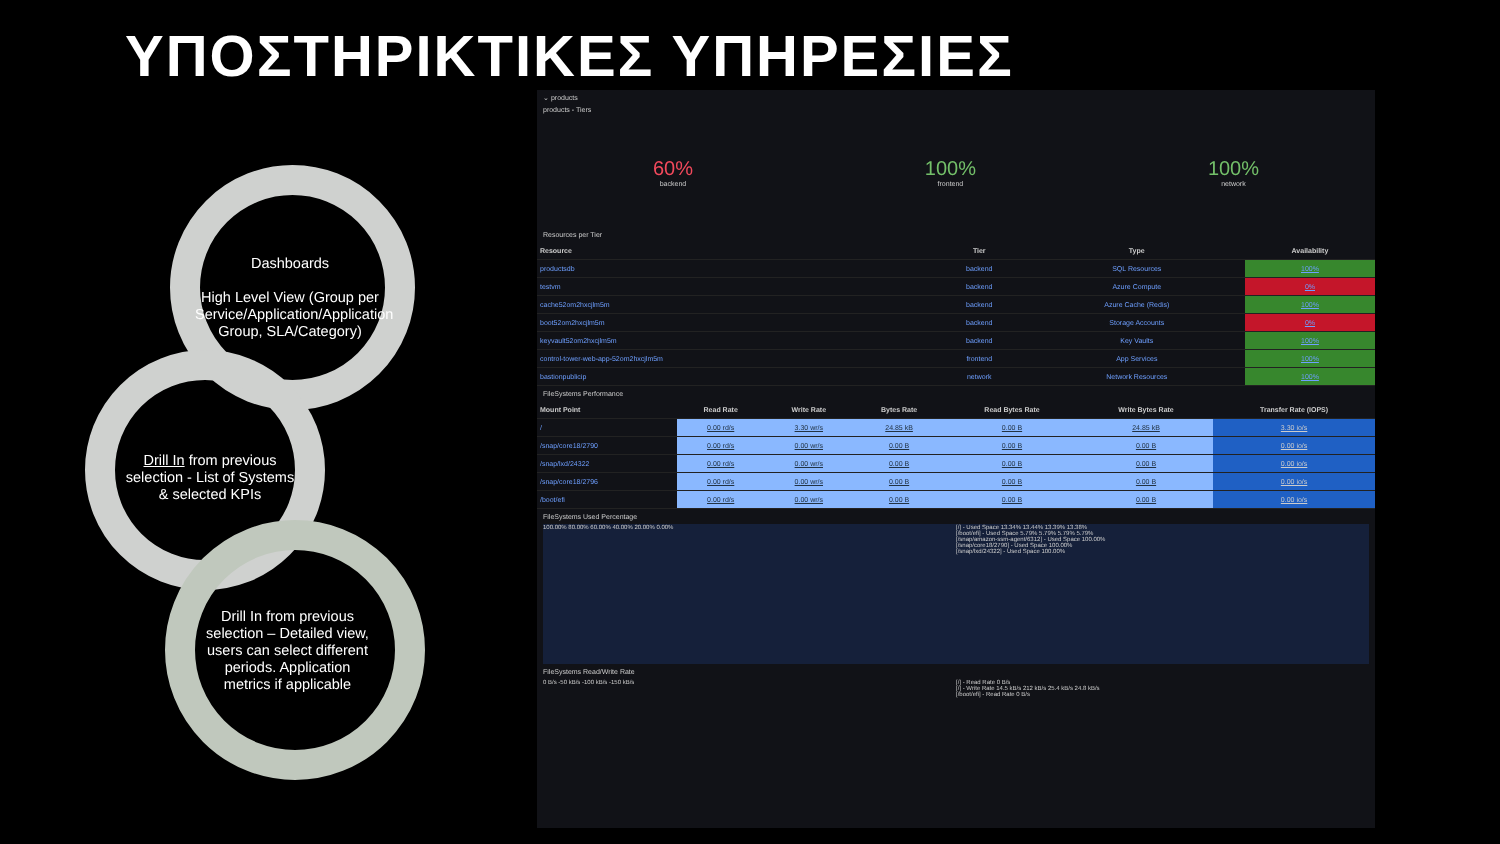ΥΠΟΣΤΗΡΙΚΤΙΚΕΣ ΥΠΗΡΕΣΙΕΣ
Dashboards
High Level View (Group per Service/Application/Application Group, SLA/Category)
Drill In from previous selection - List of Systems & selected KPIs
Drill In from previous selection – Detailed view, users can select different periods. Application metrics if applicable
⌄ products
products - Tiers
60%
backend
100%
frontend
100%
network
Resources per Tier
| Resource | Tier | Type | Availability |
| --- | --- | --- | --- |
| productsdb | backend | SQL Resources | 100% |
| testvm | backend | Azure Compute | 0% |
| cache52om2hxcjlm5m | backend | Azure Cache (Redis) | 100% |
| boot52om2hxcjlm5m | backend | Storage Accounts | 0% |
| keyvault52om2hxcjlm5m | backend | Key Vaults | 100% |
| control-tower-web-app-52om2hxcjlm5m | frontend | App Services | 100% |
| bastionpublicip | network | Network Resources | 100% |
FileSystems Performance
| Mount Point | Read Rate | Write Rate | Bytes Rate | Read Bytes Rate | Write Bytes Rate | Transfer Rate (IOPS) |
| --- | --- | --- | --- | --- | --- | --- |
| / | 0.00 rd/s | 3.30 wr/s | 24.85 kB | 0.00 B | 24.85 kB | 3.30 io/s |
| /snap/core18/2790 | 0.00 rd/s | 0.00 wr/s | 0.00 B | 0.00 B | 0.00 B | 0.00 io/s |
| /snap/lxd/24322 | 0.00 rd/s | 0.00 wr/s | 0.00 B | 0.00 B | 0.00 B | 0.00 io/s |
| /snap/core18/2796 | 0.00 rd/s | 0.00 wr/s | 0.00 B | 0.00 B | 0.00 B | 0.00 io/s |
| /boot/efi | 0.00 rd/s | 0.00 wr/s | 0.00 B | 0.00 B | 0.00 B | 0.00 io/s |
FileSystems Used Percentage
100.00% 80.00% 60.00% 40.00% 20.00% 0.00%
[/] - Used Space 13.34% 13.44% 13.39% 13.38%
[/boot/efi] - Used Space 5.79% 5.79% 5.79% 5.79%
[/snap/amazon-ssm-agent/6312] - Used Space 100.00%
[/snap/core18/2790] - Used Space 100.00%
[/snap/lxd/24322] - Used Space 100.00%
FileSystems Read/Write Rate
0 B/s -50 kB/s -100 kB/s -150 kB/s
[/] - Read Rate 0 B/s
[/] - Write Rate 14.5 kB/s 212 kB/s 25.4 kB/s 24.8 kB/s
[/boot/efi] - Read Rate 0 B/s